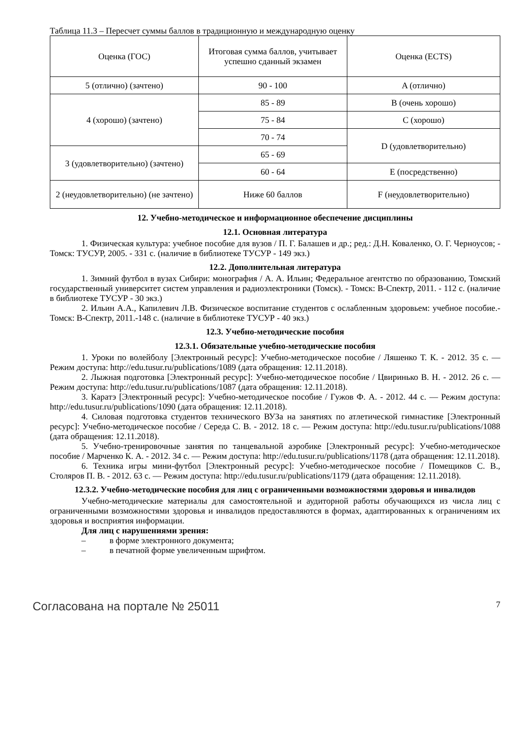Таблица 11.3 – Пересчет суммы баллов в традиционную и международную оценку
| Оценка (ГОС) | Итоговая сумма баллов, учитывает успешно сданный экзамен | Оценка (ECTS) |
| --- | --- | --- |
| 5 (отлично) (зачтено) | 90 - 100 | A (отлично) |
| 4 (хорошо) (зачтено) | 85 - 89 | B (очень хорошо) |
| | 75 - 84 | C (хорошо) |
| | 70 - 74 | D (удовлетворительно) |
| 3 (удовлетворительно) (зачтено) | 65 - 69 | |
| | 60 - 64 | E (посредственно) |
| 2 (неудовлетворительно) (не зачтено) | Ниже 60 баллов | F (неудовлетворительно) |
12. Учебно-методическое и информационное обеспечение дисциплины
12.1. Основная литература
1. Физическая культура: учебное пособие для вузов / П. Г. Балашев и др.; ред.: Д.Н. Коваленко, О. Г. Черноусов; - Томск: ТУСУР, 2005. - 331 с. (наличие в библиотеке ТУСУР - 149 экз.)
12.2. Дополнительная литература
1. Зимний футбол в вузах Сибири: монография / А. А. Ильин; Федеральное агентство по образованию, Томский государственный университет систем управления и радиоэлектроники (Томск). - Томск: В-Спектр, 2011. - 112 с. (наличие в библиотеке ТУСУР - 30 экз.)
2. Ильин А.А., Капилевич Л.В. Физическое воспитание студентов с ослабленным здоровьем: учебное пособие.- Томск: В-Спектр, 2011.-148 с. (наличие в библиотеке ТУСУР - 40 экз.)
12.3. Учебно-методические пособия
12.3.1. Обязательные учебно-методические пособия
1. Уроки по волейболу [Электронный ресурс]: Учебно-методическое пособие / Ляшенко Т. К. - 2012. 35 с. — Режим доступа: http://edu.tusur.ru/publications/1089 (дата обращения: 12.11.2018).
2. Лыжная подготовка [Электронный ресурс]: Учебно-методическое пособие / Цвиринько В. Н. - 2012. 26 с. — Режим доступа: http://edu.tusur.ru/publications/1087 (дата обращения: 12.11.2018).
3. Каратэ [Электронный ресурс]: Учебно-методическое пособие / Гужов Ф. А. - 2012. 44 с. — Режим доступа: http://edu.tusur.ru/publications/1090 (дата обращения: 12.11.2018).
4. Силовая подготовка студентов технического ВУЗа на занятиях по атлетической гимнастике [Электронный ресурс]: Учебно-методическое пособие / Середа С. В. - 2012. 18 с. — Режим доступа: http://edu.tusur.ru/publications/1088 (дата обращения: 12.11.2018).
5. Учебно-тренировочные занятия по танцевальной аэробике [Электронный ресурс]: Учебно-методическое пособие / Марченко К. А. - 2012. 34 с. — Режим доступа: http://edu.tusur.ru/publications/1178 (дата обращения: 12.11.2018).
6. Техника игры мини-футбол [Электронный ресурс]: Учебно-методическое пособие / Помещиков С. В., Столяров П. В. - 2012. 63 с. — Режим доступа: http://edu.tusur.ru/publications/1179 (дата обращения: 12.11.2018).
12.3.2. Учебно-методические пособия для лиц с ограниченными возможностями здоровья и инвалидов
Учебно-методические материалы для самостоятельной и аудиторной работы обучающихся из числа лиц с ограниченными возможностями здоровья и инвалидов предоставляются в формах, адаптированных к ограничениям их здоровья и восприятия информации.
Для лиц с нарушениями зрения:
– в форме электронного документа;
– в печатной форме увеличенным шрифтом.
Согласована на портале № 25011 7